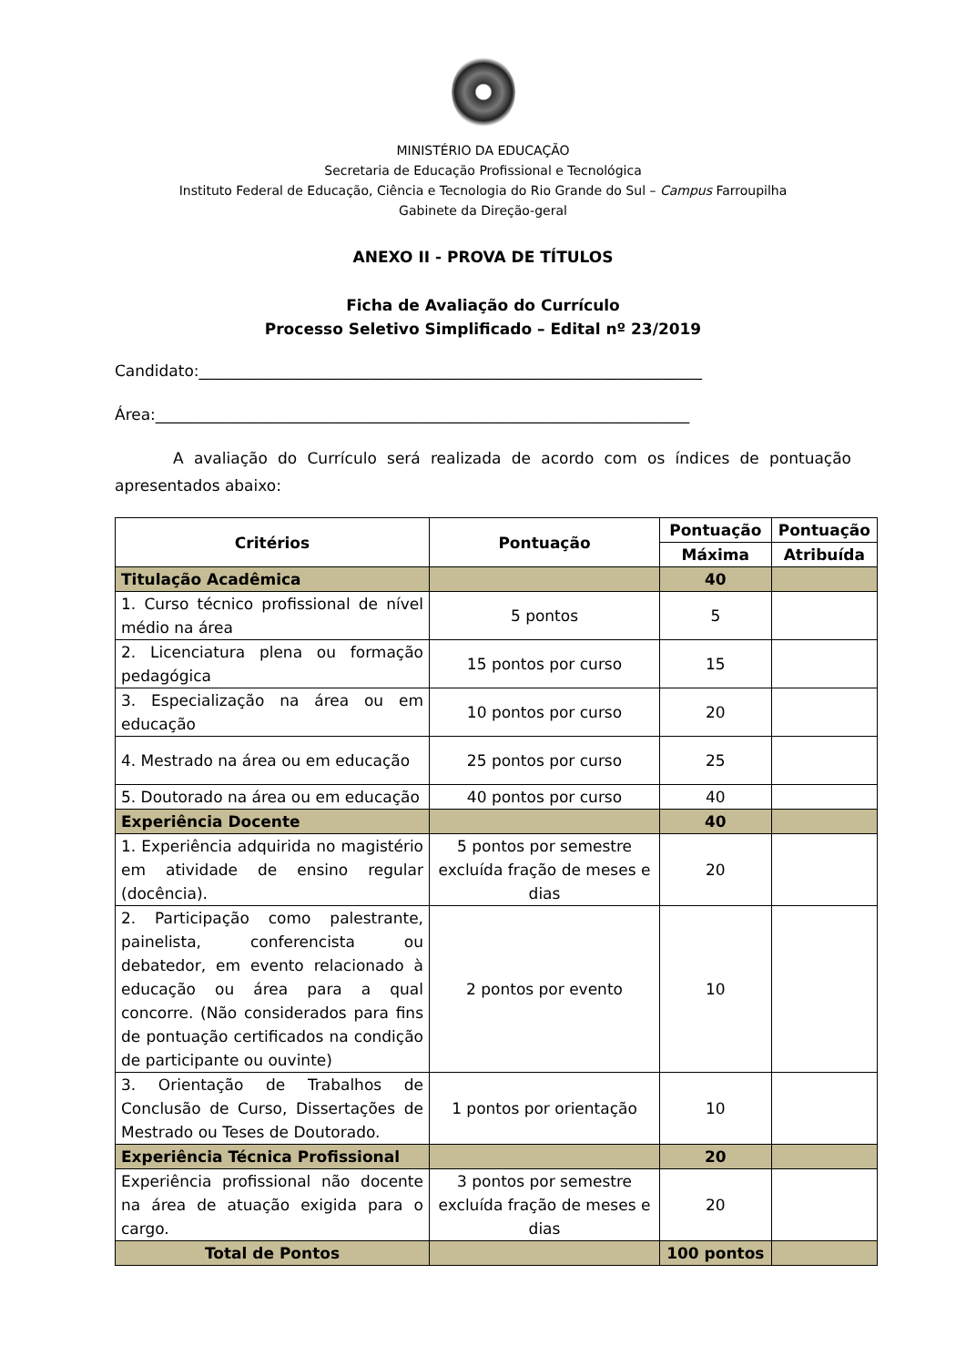MINISTÉRIO DA EDUCAÇÃO
Secretaria de Educação Profissional e Tecnológica
Instituto Federal de Educação, Ciência e Tecnologia do Rio Grande do Sul – Campus Farroupilha
Gabinete da Direção-geral
ANEXO II - PROVA DE TÍTULOS
Ficha de Avaliação do Currículo
Processo Seletivo Simplificado – Edital nº 23/2019
Candidato:_________________________________________________________________
Área:_____________________________________________________________________
A avaliação do Currículo será realizada de acordo com os índices de pontuação apresentados abaixo:
| Critérios | Pontuação | Pontuação | Pontuação |
| --- | --- | --- | --- |
| | | Máxima | Atribuída |
| Titulação Acadêmica | | 40 | |
| 1. Curso técnico profissional de nível médio na área | 5 pontos | 5 | |
| 2. Licenciatura plena ou formação pedagógica | 15 pontos por curso | 15 | |
| 3. Especialização na área ou em educação | 10 pontos por curso | 20 | |
| 4. Mestrado na área ou em educação | 25 pontos por curso | 25 | |
| 5. Doutorado na área ou em educação | 40 pontos por curso | 40 | |
| Experiência Docente | | 40 | |
| 1. Experiência adquirida no magistério em atividade de ensino regular (docência). | 5 pontos por semestre excluída fração de meses e dias | 20 | |
| 2. Participação como palestrante, painelista, conferencista ou debatedor, em evento relacionado à educação ou área para a qual concorre. (Não considerados para fins de pontuação certificados na condição de participante ou ouvinte) | 2 pontos por evento | 10 | |
| 3. Orientação de Trabalhos de Conclusão de Curso, Dissertações de Mestrado ou Teses de Doutorado. | 1 pontos por orientação | 10 | |
| Experiência Técnica Profissional | | 20 | |
| Experiência profissional não docente na área de atuação exigida para o cargo. | 3 pontos por semestre excluída fração de meses e dias | 20 | |
| Total de Pontos | | 100 pontos | |